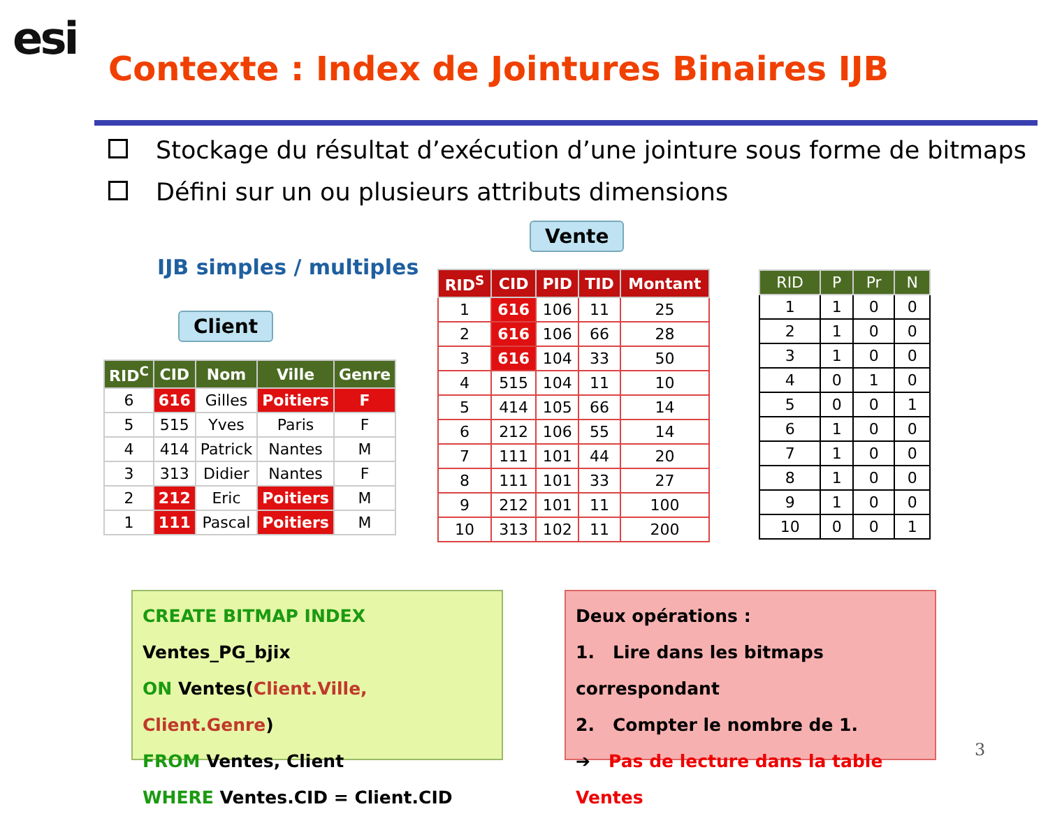esi
Contexte : Index de Jointures Binaires IJB
Stockage du résultat d’exécution d’une jointure sous forme de bitmaps
Défini sur un ou plusieurs attributs dimensions
Vente
IJB simples / multiples
Client
| RID<sup>C</sup> | CID | Nom | Ville | Genre |
| --- | --- | --- | --- | --- |
| 6 | 616 | Gilles | Poitiers | F |
| 5 | 515 | Yves | Paris | F |
| 4 | 414 | Patrick | Nantes | M |
| 3 | 313 | Didier | Nantes | F |
| 2 | 212 | Eric | Poitiers | M |
| 1 | 111 | Pascal | Poitiers | M |
| RID<sup>S</sup> | CID | PID | TID | Montant |
| --- | --- | --- | --- | --- |
| 1 | 616 | 106 | 11 | 25 |
| 2 | 616 | 106 | 66 | 28 |
| 3 | 616 | 104 | 33 | 50 |
| 4 | 515 | 104 | 11 | 10 |
| 5 | 414 | 105 | 66 | 14 |
| 6 | 212 | 106 | 55 | 14 |
| 7 | 111 | 101 | 44 | 20 |
| 8 | 111 | 101 | 33 | 27 |
| 9 | 212 | 101 | 11 | 100 |
| 10 | 313 | 102 | 11 | 200 |
| RID | P | Pr | N |
| --- | --- | --- | --- |
| 1 | 1 | 0 | 0 |
| 2 | 1 | 0 | 0 |
| 3 | 1 | 0 | 0 |
| 4 | 0 | 1 | 0 |
| 5 | 0 | 0 | 1 |
| 6 | 1 | 0 | 0 |
| 7 | 1 | 0 | 0 |
| 8 | 1 | 0 | 0 |
| 9 | 1 | 0 | 0 |
| 10 | 0 | 0 | 1 |
CREATE BITMAP INDEX
Ventes_PG_bjix
ON Ventes(Client.Ville, Client.Genre)
FROM Ventes, Client
WHERE Ventes.CID = Client.CID
Deux opérations :
1. Lire dans les bitmaps correspondant
2. Compter le nombre de 1.
➔ Pas de lecture dans la table Ventes
3